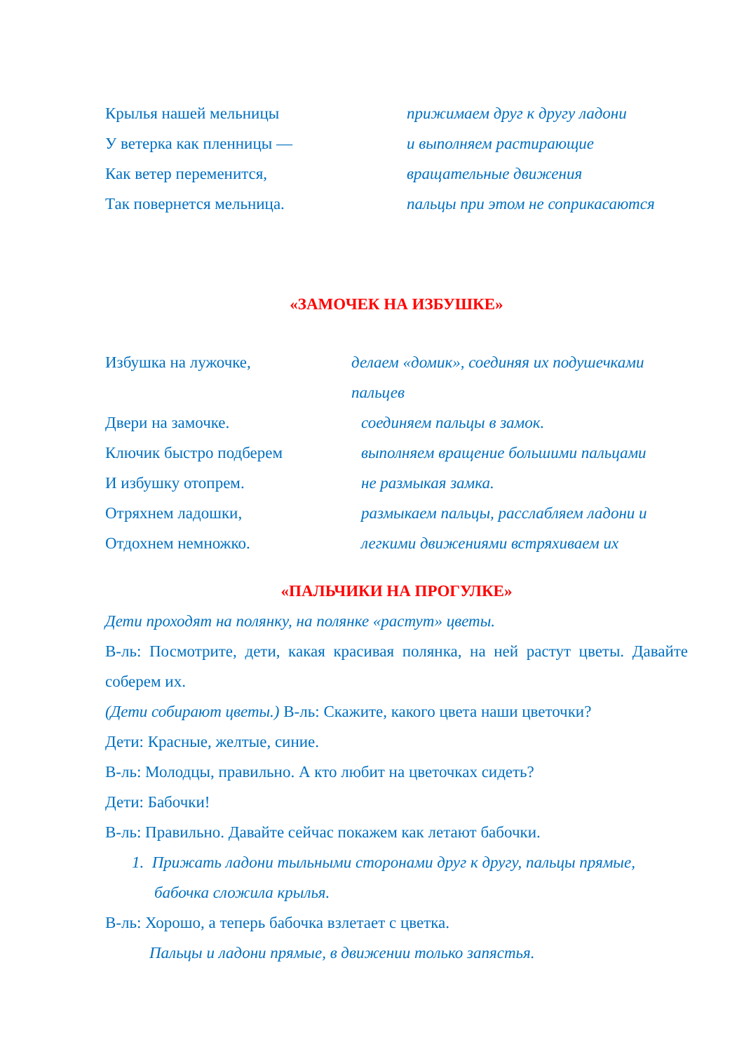Крылья нашей мельницы прижимаем друг к другу ладони
У ветерка как пленницы — и выполняем растирающие
Как ветер переменится, вращательные движения
Так повернется мельница. пальцы при этом не соприкасаются
«ЗАМОЧЕК НА ИЗБУШКЕ»
Избушка на лужочке, делаем «домик», соединяя их подушечками пальцев
Двери на замочке. соединяем пальцы в замок.
Ключик быстро подберем выполняем вращение большими пальцами
И избушку отопрем. не размыкая замка.
Отряхнем ладошки, размыкаем пальцы, расслабляем ладони и
Отдохнем немножко. легкими движениями встряхиваем их
«ПАЛЬЧИКИ НА ПРОГУЛКЕ»
Дети проходят на полянку, на полянке «растут» цветы.
В-ль: Посмотрите, дети, какая красивая полянка, на ней растут цветы. Давайте соберем их.
(Дети собирают цветы.) В-ль: Скажите, какого цвета наши цветочки?
Дети: Красные, желтые, синие.
В-ль: Молодцы, правильно. А кто любит на цветочках сидеть?
Дети: Бабочки!
В-ль: Правильно. Давайте сейчас покажем как летают бабочки.
1. Прижать ладони тыльными сторонами друг к другу, пальцы прямые, бабочка сложила крылья.
В-ль: Хорошо, а теперь бабочка взлетает с цветка.
Пальцы и ладони прямые, в движении только запястья.